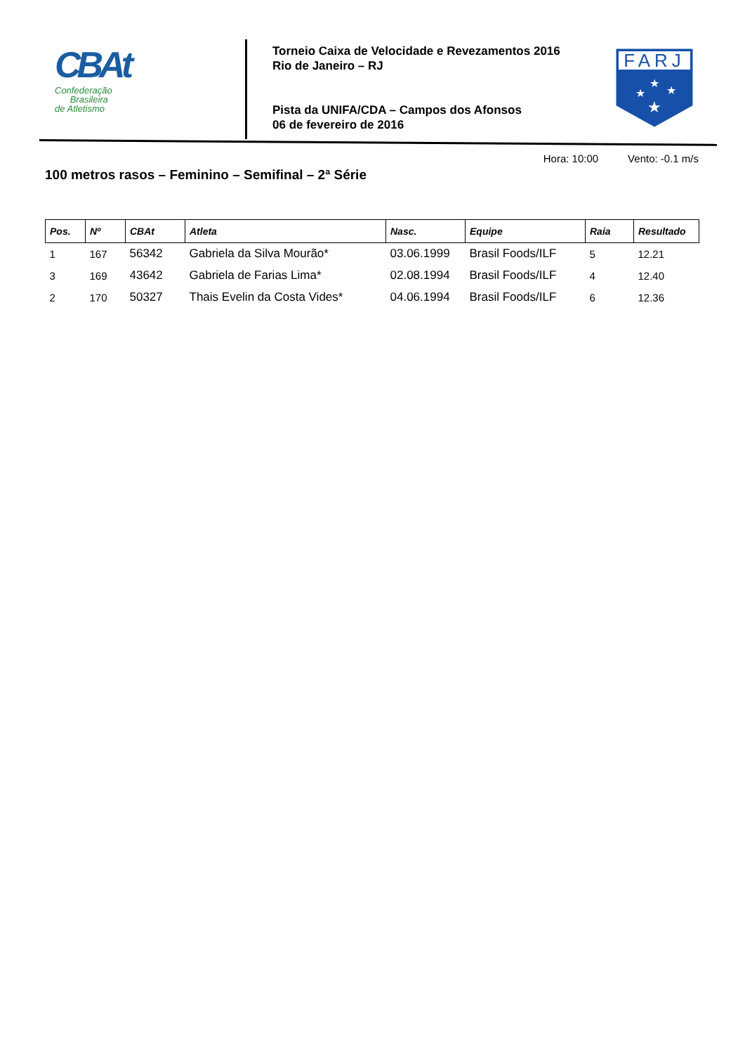CBAt
Confederação
Brasileira
de Atletismo
Torneio Caixa de Velocidade e Revezamentos 2016
Rio de Janeiro – RJ
Pista da UNIFA/CDA – Campos dos Afonsos
06 de fevereiro de 2016
FARJ
★
★
★
★
Hora: 10:00 Vento: -0.1 m/s
100 metros rasos – Feminino – Semifinal – 2ª Série
| Pos. | Nº | CBAt | Atleta | Nasc. | Equipe | Raia | Resultado |
| --- | --- | --- | --- | --- | --- | --- | --- |
| 1 | 167 | 56342 | Gabriela da Silva Mourão* | 03.06.1999 | Brasil Foods/ILF | 5 | 12.21 |
| 3 | 169 | 43642 | Gabriela de Farias Lima* | 02.08.1994 | Brasil Foods/ILF | 4 | 12.40 |
| 2 | 170 | 50327 | Thais Evelin da Costa Vides* | 04.06.1994 | Brasil Foods/ILF | 6 | 12.36 |